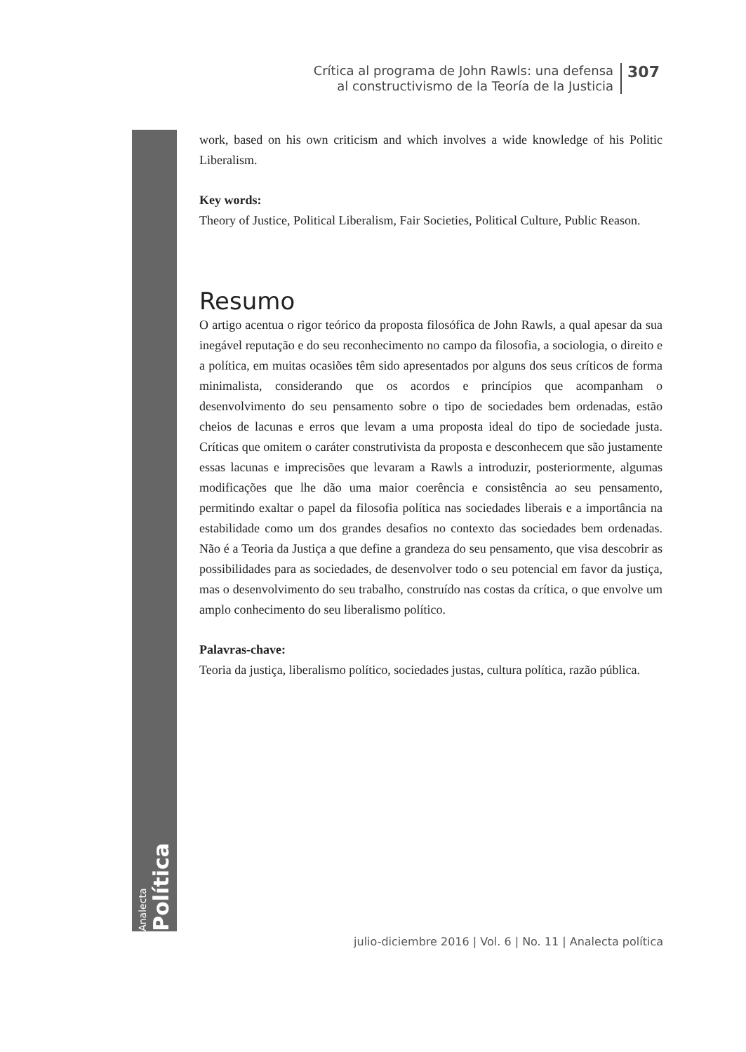Crítica al programa de John Rawls: una defensa
al constructivismo de la Teoría de la Justicia
307
Analecta
Política
work, based on his own criticism and which involves a wide knowledge of his Politic Liberalism.
Key words:
Theory of Justice, Political Liberalism, Fair Societies, Political Culture, Public Reason.
Resumo
O artigo acentua o rigor teórico da proposta filosófica de John Rawls, a qual apesar da sua inegável reputação e do seu reconhecimento no campo da filosofia, a sociologia, o direito e a política, em muitas ocasiões têm sido apresentados por alguns dos seus críticos de forma minimalista, considerando que os acordos e princípios que acompanham o desenvolvimento do seu pensamento sobre o tipo de sociedades bem ordenadas, estão cheios de lacunas e erros que levam a uma proposta ideal do tipo de sociedade justa. Críticas que omitem o caráter construtivista da proposta e desconhecem que são justamente essas lacunas e imprecisões que levaram a Rawls a introduzir, posteriormente, algumas modificações que lhe dão uma maior coerência e consistência ao seu pensamento, permitindo exaltar o papel da filosofia política nas sociedades liberais e a importância na estabilidade como um dos grandes desafios no contexto das sociedades bem ordenadas. Não é a Teoria da Justiça a que define a grandeza do seu pensamento, que visa descobrir as possibilidades para as sociedades, de desenvolver todo o seu potencial em favor da justiça, mas o desenvolvimento do seu trabalho, construído nas costas da crítica, o que envolve um amplo conhecimento do seu liberalismo político.
Palavras-chave:
Teoria da justiça, liberalismo político, sociedades justas, cultura política, razão pública.
julio-diciembre 2016 | Vol. 6 | No. 11 | Analecta política